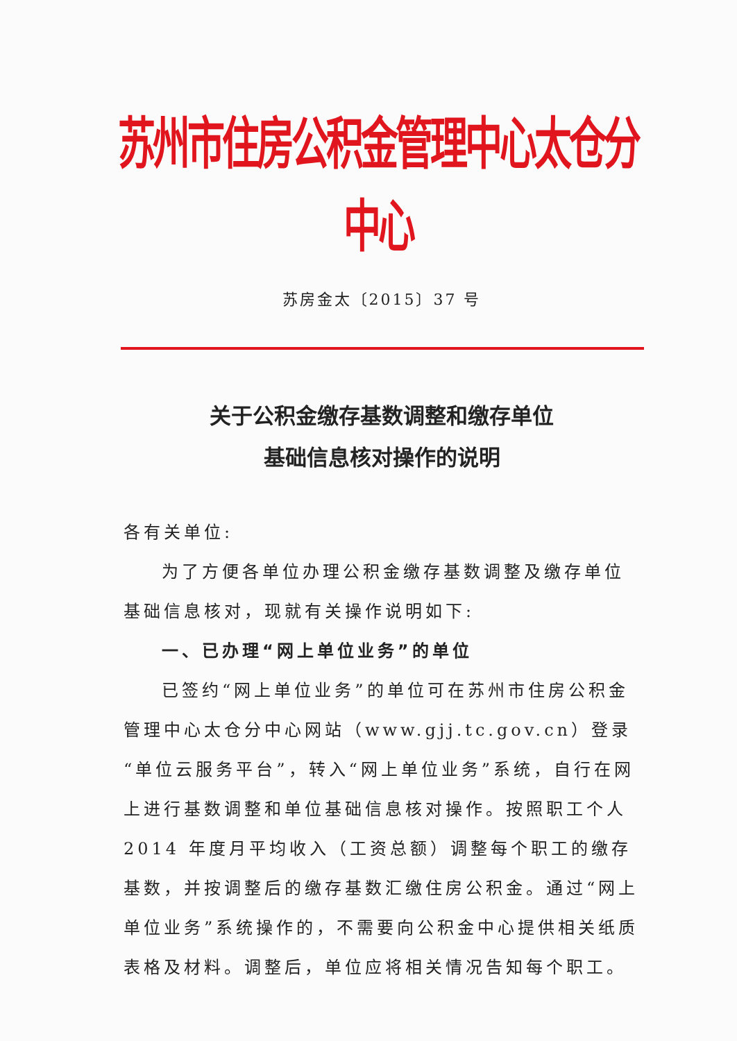苏州市住房公积金管理中心太仓分中心
苏房金太〔2015〕37 号
关于公积金缴存基数调整和缴存单位
基础信息核对操作的说明
各有关单位:
为了方便各单位办理公积金缴存基数调整及缴存单位基础信息核对，现就有关操作说明如下:
一、已办理“网上单位业务”的单位
已签约“网上单位业务”的单位可在苏州市住房公积金管理中心太仓分中心网站（www.gjj.tc.gov.cn）登录“单位云服务平台”，转入“网上单位业务”系统，自行在网上进行基数调整和单位基础信息核对操作。按照职工个人 2014 年度月平均收入（工资总额）调整每个职工的缴存基数，并按调整后的缴存基数汇缴住房公积金。通过“网上单位业务”系统操作的，不需要向公积金中心提供相关纸质表格及材料。调整后，单位应将相关情况告知每个职工。